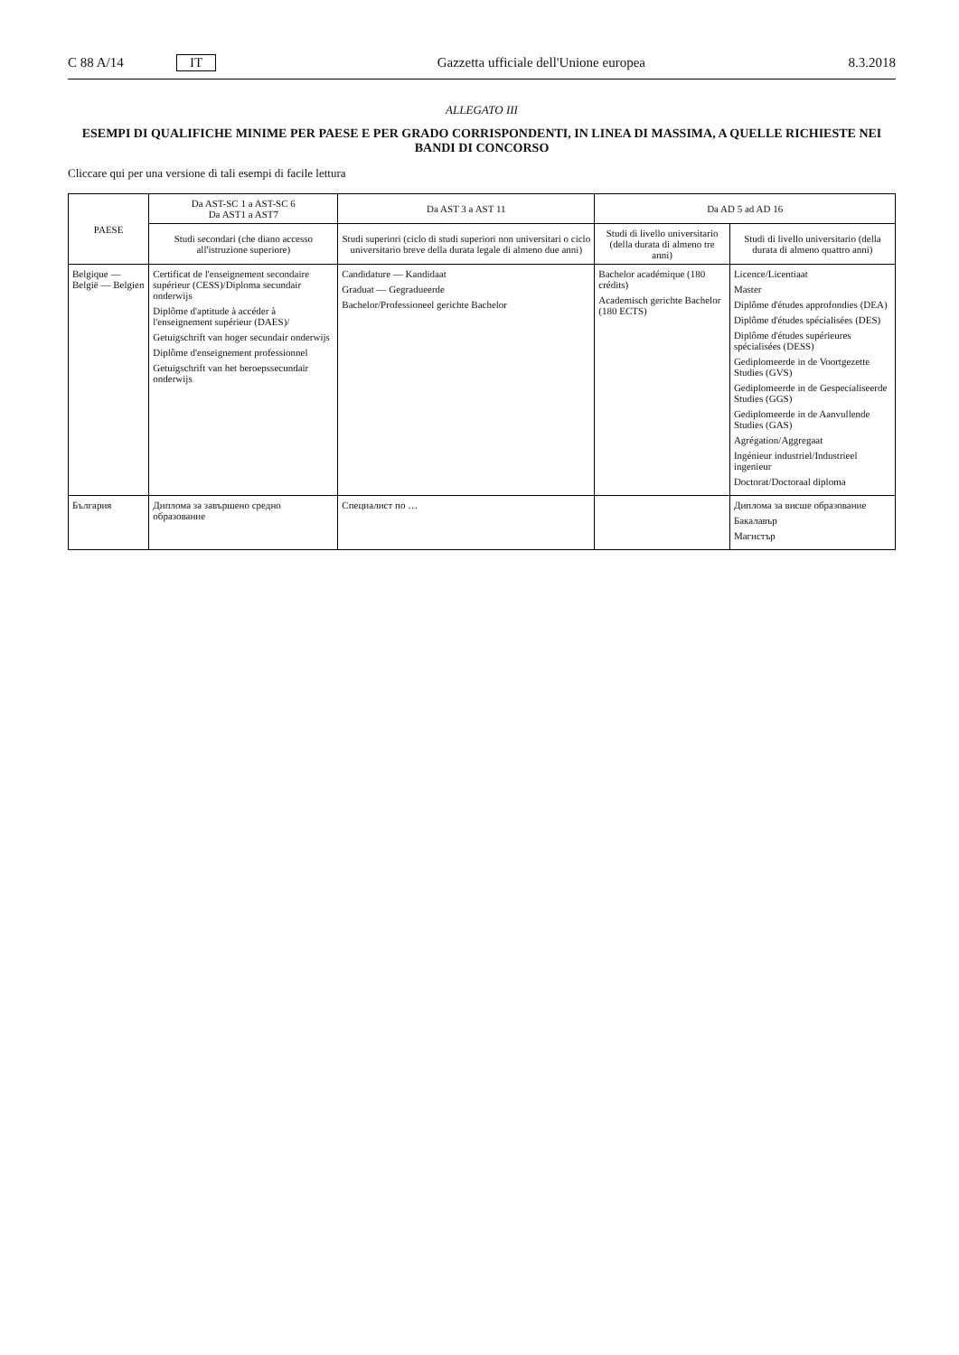C 88 A/14 IT Gazzetta ufficiale dell'Unione europea 8.3.2018
ALLEGATO III
ESEMPI DI QUALIFICHE MINIME PER PAESE E PER GRADO CORRISPONDENTI, IN LINEA DI MASSIMA, A QUELLE RICHIESTE NEI BANDI DI CONCORSO
Cliccare qui per una versione di tali esempi di facile lettura
| PAESE | Da AST-SC 1 a AST-SC 6 Da AST1 a AST7 | Da AST 3 a AST 11 | Da AD 5 ad AD 16 | |
| --- | --- | --- | --- | --- |
| | Studi secondari (che diano accesso all'istruzione superiore) | Studi superiori (ciclo di studi superiori non universitari o ciclo universitario breve della durata legale di almeno due anni) | Studi di livello universitario (della durata di almeno tre anni) | Studi di livello universitario (della durata di almeno quattro anni) |
| Belgique — België — Belgien | Certificat de l'enseignement secondaire supérieur (CESS)/Diploma secundair onderwijs Diplôme d'aptitude à accéder à l'enseignement supérieur (DAES)/ Getuigschrift van hoger secundair onderwijs Diplôme d'enseignement professionnel Getuigschrift van het beroepssecundair onderwijs | Candidature — Kandidaat Graduat — Gegradueerde Bachelor/Professioneel gerichte Bachelor | Bachelor académique (180 crédits) Academisch gerichte Bachelor (180 ECTS) | Licence/Licentiaat Master Diplôme d'études approfondies (DEA) Diplôme d'études spécialisées (DES) Diplôme d'études supérieures spécialisées (DESS) Gediplomeerde in de Voortgezette Studies (GVS) Gediplomeerde in de Gespecialiseerde Studies (GGS) Gediplomeerde in de Aanvullende Studies (GAS) Agrégation/Aggregaat Ingénieur industriel/Industrieel ingenieur Doctorat/Doctoraal diploma |
| България | Диплома за завършено средно образование | Специалист по … | | Диплома за висше образование Бакалавър Магистър |